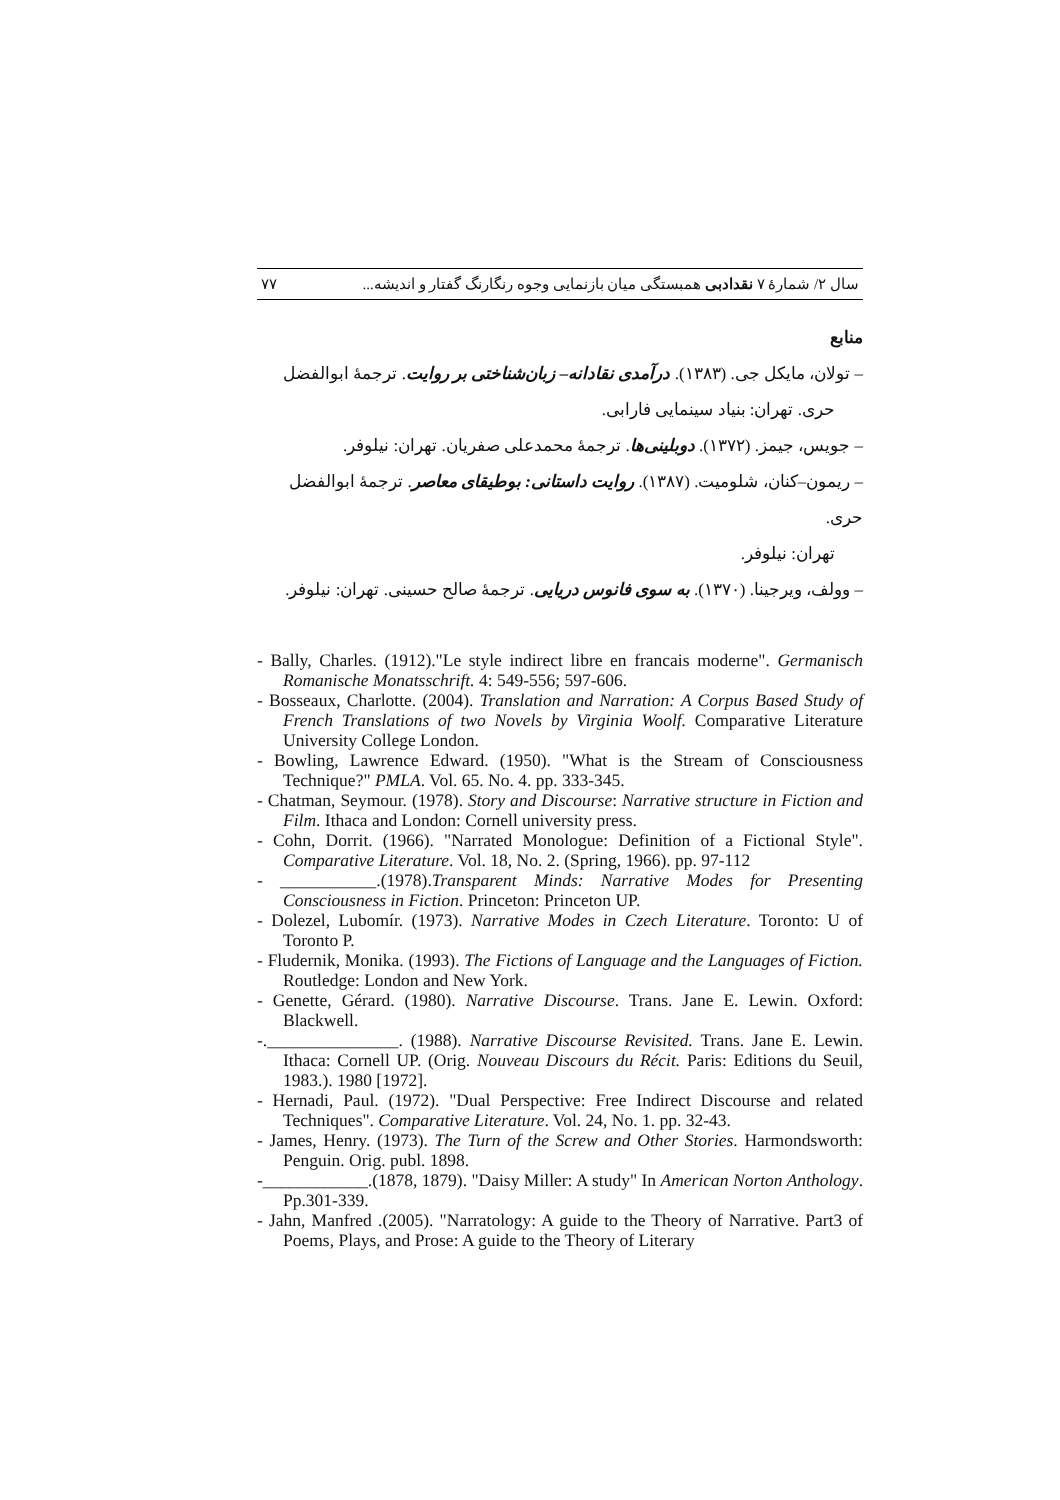۷۷ سال ۲/ شمارهٔ ۷ نقدادبی همبستگی میان بازنمایی وجوه رنگارنگ گفتار و اندیشه...
منابع
– تولان، مایکل جی. (۱۳۸۳). درآمدی نقادانه– زبان‌شناختی بر روایت. ترجمهٔ ابوالفضل
حری. تهران: بنیاد سینمایی فارابی.
– جویس، جیمز. (۱۳۷۲). دوبلینی‌ها. ترجمهٔ محمدعلی صفریان. تهران: نیلوفر.
– ریمون–کنان، شلومیت. (۱۳۸۷). روایت داستانی: بوطیقای معاصر. ترجمهٔ ابوالفضل حری.
تهران: نیلوفر.
– وولف، ویرجینا. (۱۳۷۰). به سوی فانوس دریایی. ترجمهٔ صالح حسینی. تهران: نیلوفر.
- Bally, Charles. (1912)."Le style indirect libre en francais moderne". Germanisch Romanische Monatsschrift. 4: 549-556; 597-606.
- Bosseaux, Charlotte. (2004). Translation and Narration: A Corpus Based Study of French Translations of two Novels by Virginia Woolf. Comparative Literature University College London.
- Bowling, Lawrence Edward. (1950). "What is the Stream of Consciousness Technique?" PMLA. Vol. 65. No. 4. pp. 333-345.
- Chatman, Seymour. (1978). Story and Discourse: Narrative structure in Fiction and Film. Ithaca and London: Cornell university press.
- Cohn, Dorrit. (1966). "Narrated Monologue: Definition of a Fictional Style". Comparative Literature. Vol. 18, No. 2. (Spring, 1966). pp. 97-112
- ___________.(1978).Transparent Minds: Narrative Modes for Presenting Consciousness in Fiction. Princeton: Princeton UP.
- Dolezel, Lubomír. (1973). Narrative Modes in Czech Literature. Toronto: U of Toronto P.
- Fludernik, Monika. (1993). The Fictions of Language and the Languages of Fiction. Routledge: London and New York.
- Genette, Gérard. (1980). Narrative Discourse. Trans. Jane E. Lewin. Oxford: Blackwell.
-._______________. (1988). Narrative Discourse Revisited. Trans. Jane E. Lewin. Ithaca: Cornell UP. (Orig. Nouveau Discours du Récit. Paris: Editions du Seuil, 1983.). 1980 [1972].
- Hernadi, Paul. (1972). "Dual Perspective: Free Indirect Discourse and related Techniques". Comparative Literature. Vol. 24, No. 1. pp. 32-43.
- James, Henry. (1973). The Turn of the Screw and Other Stories. Harmondsworth: Penguin. Orig. publ. 1898.
-____________.(1878, 1879). "Daisy Miller: A study" In American Norton Anthology. Pp.301-339.
- Jahn, Manfred .(2005). "Narratology: A guide to the Theory of Narrative. Part3 of Poems, Plays, and Prose: A guide to the Theory of Literary